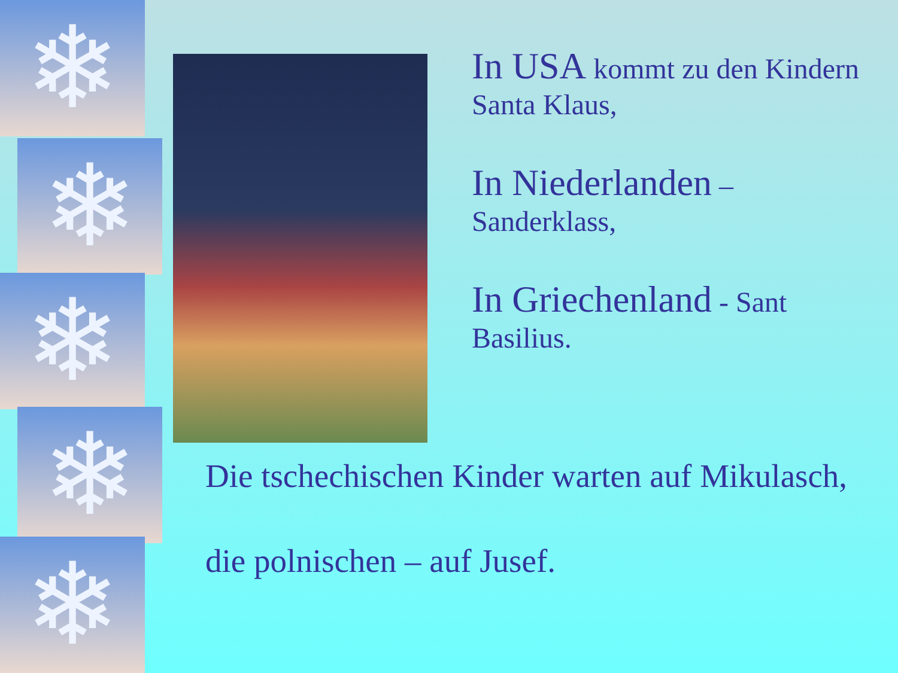In USA kommt zu den Kindern Santa Klaus,
In Niederlanden – Sanderklass,
In Griechenland - Sant Basilius.
Die tschechischen Kinder warten auf Mikulasch,
die polnischen – auf Jusef.